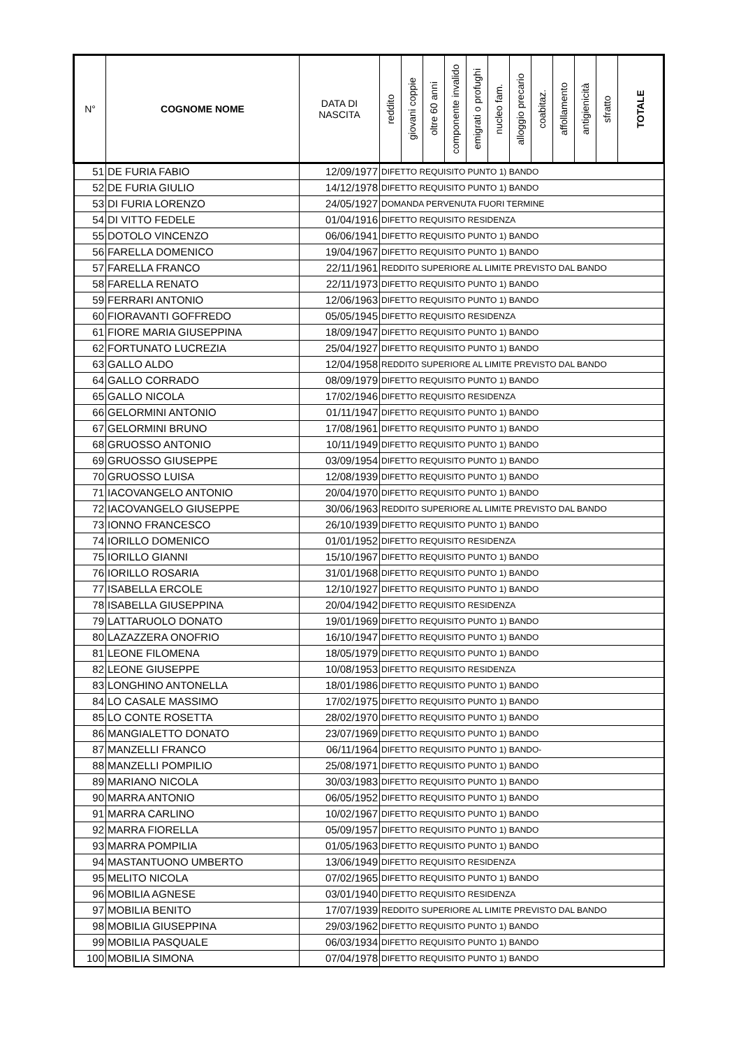| N° | COGNOME NOME | DATA DI NASCITA | reddito | giovani coppie | oltre 60 anni | componente invalido | emigrati o profughi | nucleo fam. | alloggio precario | coabitaz. | affollamento | antigienicità | sfratto | TOTALE |
| --- | --- | --- | --- | --- | --- | --- | --- | --- | --- | --- | --- | --- | --- | --- |
| 51 | DE FURIA FABIO | 12/09/1977 | DIFETTO REQUISITO PUNTO 1) BANDO | | | | | | | | | | | |
| 52 | DE FURIA GIULIO | 14/12/1978 | DIFETTO REQUISITO PUNTO 1) BANDO | | | | | | | | | | | |
| 53 | DI FURIA LORENZO | 24/05/1927 | DOMANDA PERVENUTA FUORI TERMINE | | | | | | | | | | | |
| 54 | DI VITTO FEDELE | 01/04/1916 | DIFETTO REQUISITO RESIDENZA | | | | | | | | | | | |
| 55 | DOTOLO VINCENZO | 06/06/1941 | DIFETTO REQUISITO PUNTO 1) BANDO | | | | | | | | | | | |
| 56 | FARELLA DOMENICO | 19/04/1967 | DIFETTO REQUISITO PUNTO 1) BANDO | | | | | | | | | | | |
| 57 | FARELLA FRANCO | 22/11/1961 | REDDITO SUPERIORE AL LIMITE PREVISTO DAL BANDO | | | | | | | | | | | |
| 58 | FARELLA RENATO | 22/11/1973 | DIFETTO REQUISITO PUNTO 1) BANDO | | | | | | | | | | | |
| 59 | FERRARI ANTONIO | 12/06/1963 | DIFETTO REQUISITO PUNTO 1) BANDO | | | | | | | | | | | |
| 60 | FIORAVANTI GOFFREDO | 05/05/1945 | DIFETTO REQUISITO RESIDENZA | | | | | | | | | | | |
| 61 | FIORE MARIA GIUSEPPINA | 18/09/1947 | DIFETTO REQUISITO PUNTO 1) BANDO | | | | | | | | | | | |
| 62 | FORTUNATO LUCREZIA | 25/04/1927 | DIFETTO REQUISITO PUNTO 1) BANDO | | | | | | | | | | | |
| 63 | GALLO ALDO | 12/04/1958 | REDDITO SUPERIORE AL LIMITE PREVISTO DAL BANDO | | | | | | | | | | | |
| 64 | GALLO CORRADO | 08/09/1979 | DIFETTO REQUISITO PUNTO 1) BANDO | | | | | | | | | | | |
| 65 | GALLO NICOLA | 17/02/1946 | DIFETTO REQUISITO RESIDENZA | | | | | | | | | | | |
| 66 | GELORMINI ANTONIO | 01/11/1947 | DIFETTO REQUISITO PUNTO 1) BANDO | | | | | | | | | | | |
| 67 | GELORMINI BRUNO | 17/08/1961 | DIFETTO REQUISITO PUNTO 1) BANDO | | | | | | | | | | | |
| 68 | GRUOSSO ANTONIO | 10/11/1949 | DIFETTO REQUISITO PUNTO 1) BANDO | | | | | | | | | | | |
| 69 | GRUOSSO GIUSEPPE | 03/09/1954 | DIFETTO REQUISITO PUNTO 1) BANDO | | | | | | | | | | | |
| 70 | GRUOSSO LUISA | 12/08/1939 | DIFETTO REQUISITO PUNTO 1) BANDO | | | | | | | | | | | |
| 71 | IACOVANGELO ANTONIO | 20/04/1970 | DIFETTO REQUISITO PUNTO 1) BANDO | | | | | | | | | | | |
| 72 | IACOVANGELO GIUSEPPE | 30/06/1963 | REDDITO SUPERIORE AL LIMITE PREVISTO DAL BANDO | | | | | | | | | | | |
| 73 | IONNO FRANCESCO | 26/10/1939 | DIFETTO REQUISITO PUNTO 1) BANDO | | | | | | | | | | | |
| 74 | IORILLO DOMENICO | 01/01/1952 | DIFETTO REQUISITO RESIDENZA | | | | | | | | | | | |
| 75 | IORILLO GIANNI | 15/10/1967 | DIFETTO REQUISITO PUNTO 1) BANDO | | | | | | | | | | | |
| 76 | IORILLO ROSARIA | 31/01/1968 | DIFETTO REQUISITO PUNTO 1) BANDO | | | | | | | | | | | |
| 77 | ISABELLA ERCOLE | 12/10/1927 | DIFETTO REQUISITO PUNTO 1) BANDO | | | | | | | | | | | |
| 78 | ISABELLA GIUSEPPINA | 20/04/1942 | DIFETTO REQUISITO RESIDENZA | | | | | | | | | | | |
| 79 | LATTARUOLO DONATO | 19/01/1969 | DIFETTO REQUISITO PUNTO 1) BANDO | | | | | | | | | | | |
| 80 | LAZAZZERA ONOFRIO | 16/10/1947 | DIFETTO REQUISITO PUNTO 1) BANDO | | | | | | | | | | | |
| 81 | LEONE FILOMENA | 18/05/1979 | DIFETTO REQUISITO PUNTO 1) BANDO | | | | | | | | | | | |
| 82 | LEONE GIUSEPPE | 10/08/1953 | DIFETTO REQUISITO RESIDENZA | | | | | | | | | | | |
| 83 | LONGHINO ANTONELLA | 18/01/1986 | DIFETTO REQUISITO PUNTO 1) BANDO | | | | | | | | | | | |
| 84 | LO CASALE MASSIMO | 17/02/1975 | DIFETTO REQUISITO PUNTO 1) BANDO | | | | | | | | | | | |
| 85 | LO CONTE ROSETTA | 28/02/1970 | DIFETTO REQUISITO PUNTO 1) BANDO | | | | | | | | | | | |
| 86 | MANGIALETTO DONATO | 23/07/1969 | DIFETTO REQUISITO PUNTO 1) BANDO | | | | | | | | | | | |
| 87 | MANZELLI FRANCO | 06/11/1964 | DIFETTO REQUISITO PUNTO 1) BANDO- | | | | | | | | | | | |
| 88 | MANZELLI POMPILIO | 25/08/1971 | DIFETTO REQUISITO PUNTO 1) BANDO | | | | | | | | | | | |
| 89 | MARIANO NICOLA | 30/03/1983 | DIFETTO REQUISITO PUNTO 1) BANDO | | | | | | | | | | | |
| 90 | MARRA ANTONIO | 06/05/1952 | DIFETTO REQUISITO PUNTO 1) BANDO | | | | | | | | | | | |
| 91 | MARRA CARLINO | 10/02/1967 | DIFETTO REQUISITO PUNTO 1) BANDO | | | | | | | | | | | |
| 92 | MARRA FIORELLA | 05/09/1957 | DIFETTO REQUISITO PUNTO 1) BANDO | | | | | | | | | | | |
| 93 | MARRA POMPILIA | 01/05/1963 | DIFETTO REQUISITO PUNTO 1) BANDO | | | | | | | | | | | |
| 94 | MASTANTUONO UMBERTO | 13/06/1949 | DIFETTO REQUISITO RESIDENZA | | | | | | | | | | | |
| 95 | MELITO NICOLA | 07/02/1965 | DIFETTO REQUISITO PUNTO 1) BANDO | | | | | | | | | | | |
| 96 | MOBILIA AGNESE | 03/01/1940 | DIFETTO REQUISITO RESIDENZA | | | | | | | | | | | |
| 97 | MOBILIA BENITO | 17/07/1939 | REDDITO SUPERIORE AL LIMITE PREVISTO DAL BANDO | | | | | | | | | | | |
| 98 | MOBILIA GIUSEPPINA | 29/03/1962 | DIFETTO REQUISITO PUNTO 1) BANDO | | | | | | | | | | | |
| 99 | MOBILIA PASQUALE | 06/03/1934 | DIFETTO REQUISITO PUNTO 1) BANDO | | | | | | | | | | | |
| 100 | MOBILIA SIMONA | 07/04/1978 | DIFETTO REQUISITO PUNTO 1) BANDO | | | | | | | | | | | |